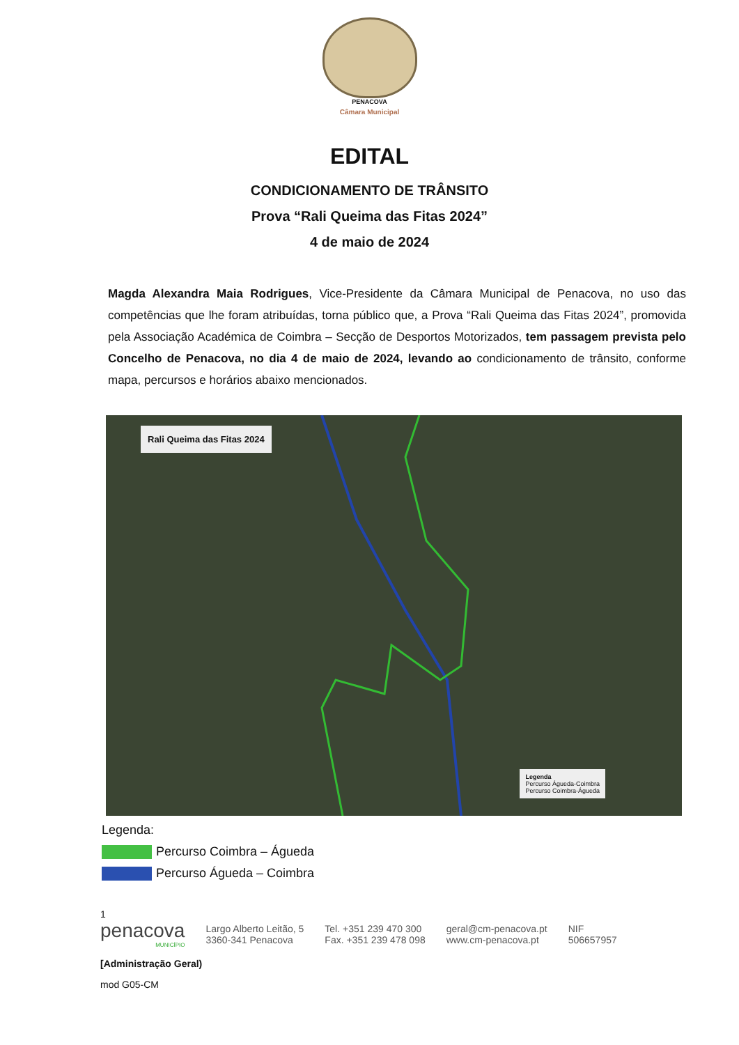PENACOVA
Câmara Municipal
EDITAL
CONDICIONAMENTO DE TRÂNSITO
Prova “Rali Queima das Fitas 2024”
4 de maio de 2024
Magda Alexandra Maia Rodrigues, Vice-Presidente da Câmara Municipal de Penacova, no uso das competências que lhe foram atribuídas, torna público que, a Prova “Rali Queima das Fitas 2024”, promovida pela Associação Académica de Coimbra – Secção de Desportos Motorizados, tem passagem prevista pelo Concelho de Penacova, no dia 4 de maio de 2024, levando ao condicionamento de trânsito, conforme mapa, percursos e horários abaixo mencionados.
Rali Queima das Fitas 2024
Legenda
Percurso Águeda-Coimbra
Percurso Coimbra-Águeda
Legenda:
Percurso Coimbra – Águeda
Percurso Águeda – Coimbra
1
penacova
MUNICÍPIO
Largo Alberto Leitão, 5
3360-341 Penacova
Tel. +351 239 470 300
Fax. +351 239 478 098
geral@cm-penacova.pt
www.cm-penacova.pt
NIF
506657957
[Administração Geral)
mod G05-CM